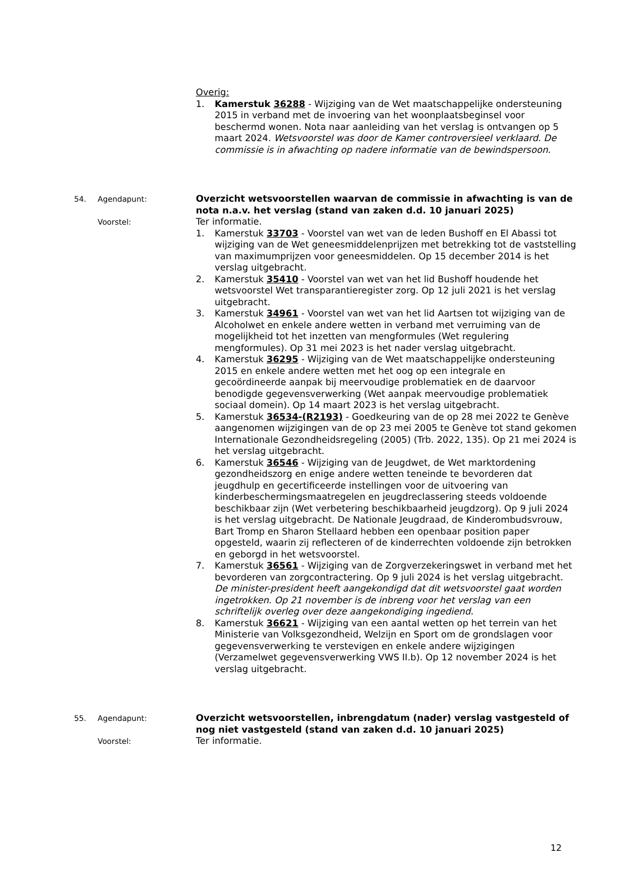Overig:
1. Kamerstuk 36288 - Wijziging van de Wet maatschappelijke ondersteuning 2015 in verband met de invoering van het woonplaatsbeginsel voor beschermd wonen. Nota naar aanleiding van het verslag is ontvangen op 5 maart 2024. Wetsvoorstel was door de Kamer controversieel verklaard. De commissie is in afwachting op nadere informatie van de bewindspersoon.
54. Agendapunt:
Overzicht wetsvoorstellen waarvan de commissie in afwachting is van de nota n.a.v. het verslag (stand van zaken d.d. 10 januari 2025)
Voorstel:
Ter informatie.
1. Kamerstuk 33703 - Voorstel van wet van de leden Bushoff en El Abassi tot wijziging van de Wet geneesmiddelenprijzen met betrekking tot de vaststelling van maximumprijzen voor geneesmiddelen. Op 15 december 2014 is het verslag uitgebracht.
2. Kamerstuk 35410 - Voorstel van wet van het lid Bushoff houdende het wetsvoorstel Wet transparantieregister zorg. Op 12 juli 2021 is het verslag uitgebracht.
3. Kamerstuk 34961 - Voorstel van wet van het lid Aartsen tot wijziging van de Alcoholwet en enkele andere wetten in verband met verruiming van de mogelijkheid tot het inzetten van mengformules (Wet regulering mengformules). Op 31 mei 2023 is het nader verslag uitgebracht.
4. Kamerstuk 36295 - Wijziging van de Wet maatschappelijke ondersteuning 2015 en enkele andere wetten met het oog op een integrale en gecoördineerde aanpak bij meervoudige problematiek en de daarvoor benodigde gegevensverwerking (Wet aanpak meervoudige problematiek sociaal domein). Op 14 maart 2023 is het verslag uitgebracht.
5. Kamerstuk 36534-(R2193) - Goedkeuring van de op 28 mei 2022 te Genève aangenomen wijzigingen van de op 23 mei 2005 te Genève tot stand gekomen Internationale Gezondheidsregeling (2005) (Trb. 2022, 135). Op 21 mei 2024 is het verslag uitgebracht.
6. Kamerstuk 36546 - Wijziging van de Jeugdwet, de Wet marktordening gezondheidszorg en enige andere wetten teneinde te bevorderen dat jeugdhulp en gecertificeerde instellingen voor de uitvoering van kinderbeschermingsmaatregelen en jeugdreclassering steeds voldoende beschikbaar zijn (Wet verbetering beschikbaarheid jeugdzorg). Op 9 juli 2024 is het verslag uitgebracht. De Nationale Jeugdraad, de Kinderombudsvrouw, Bart Tromp en Sharon Stellaard hebben een openbaar position paper opgesteld, waarin zij reflecteren of de kinderrechten voldoende zijn betrokken en geborgd in het wetsvoorstel.
7. Kamerstuk 36561 - Wijziging van de Zorgverzekeringswet in verband met het bevorderen van zorgcontractering. Op 9 juli 2024 is het verslag uitgebracht. De minister-president heeft aangekondigd dat dit wetsvoorstel gaat worden ingetrokken. Op 21 november is de inbreng voor het verslag van een schriftelijk overleg over deze aangekondiging ingediend.
8. Kamerstuk 36621 - Wijziging van een aantal wetten op het terrein van het Ministerie van Volksgezondheid, Welzijn en Sport om de grondslagen voor gegevensverwerking te verstevigen en enkele andere wijzigingen (Verzamelwet gegevensverwerking VWS II.b). Op 12 november 2024 is het verslag uitgebracht.
55. Agendapunt:
Overzicht wetsvoorstellen, inbrengdatum (nader) verslag vastgesteld of nog niet vastgesteld (stand van zaken d.d. 10 januari 2025)
Voorstel:
Ter informatie.
12